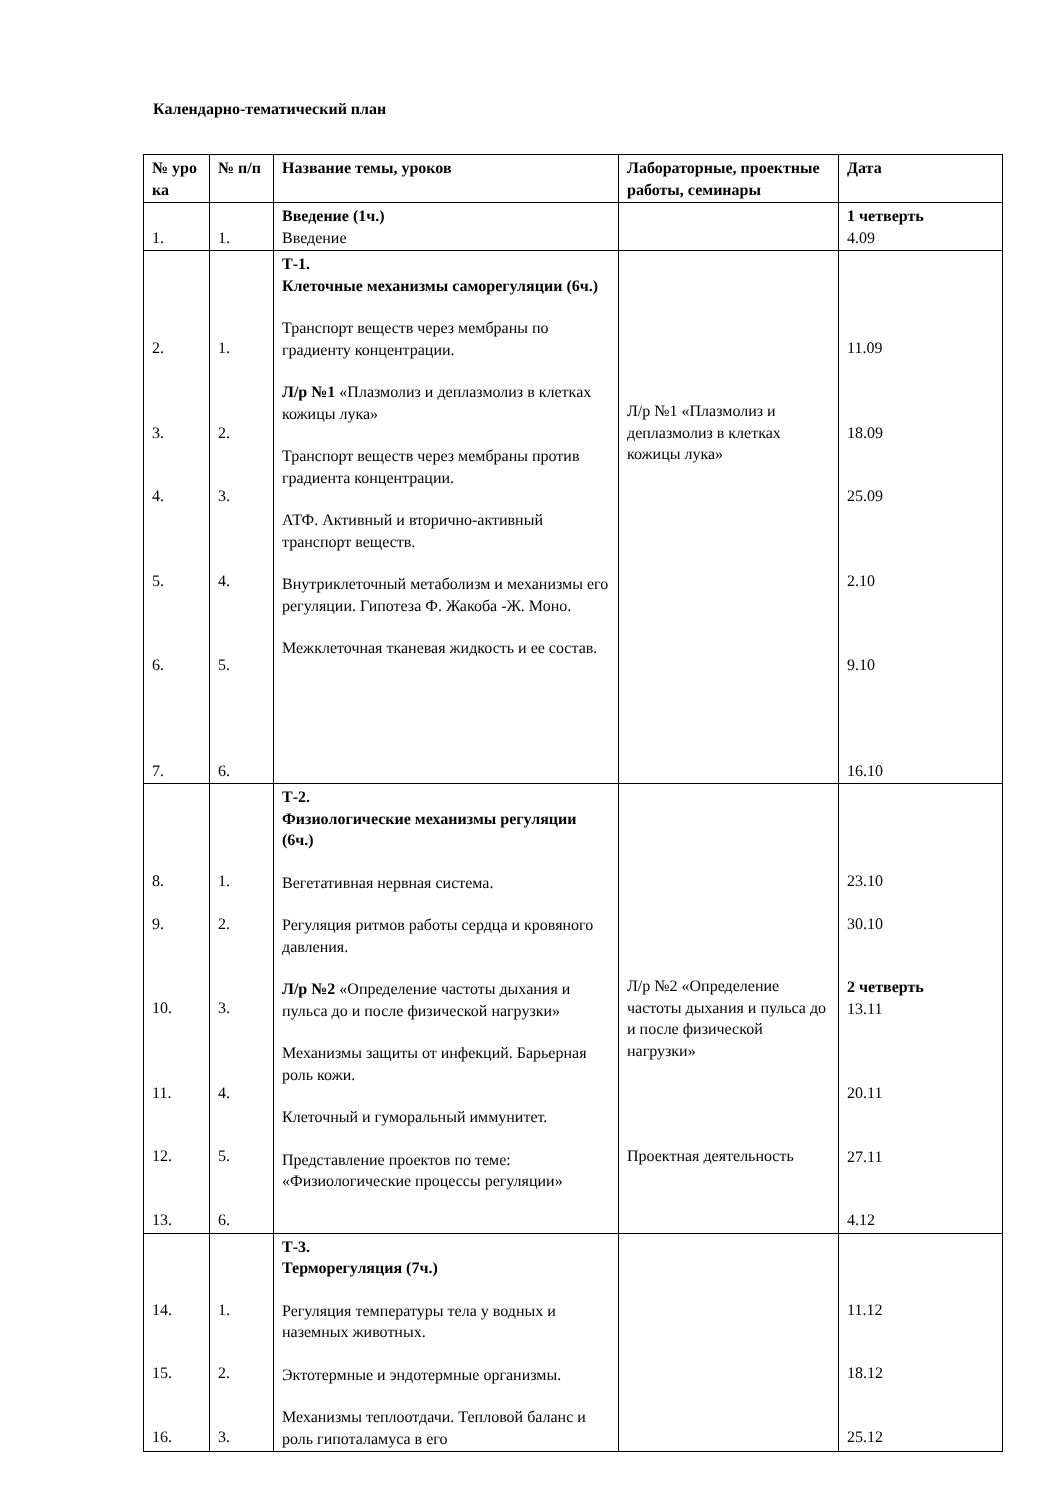Календарно-тематический план
| № уро ка | № п/п | Название темы, уроков | Лабораторные, проектные работы, семинары | Дата |
| --- | --- | --- | --- | --- |
| 1. | 1. | Введение (1ч.) Введение | | 1 четверть 4.09 |
| 2. 3. 4. 5. 6. 7. | 1. 2. 3. 4. 5. 6. | Т-1. Клеточные механизмы саморегуляции (6ч.) Транспорт веществ через мембраны по градиенту концентрации. Л/р №1 «Плазмолиз и деплазмолиз в клетках кожицы лука» Транспорт веществ через мембраны против градиента концентрации. АТФ. Активный и вторично-активный транспорт веществ. Внутриклеточный метаболизм и механизмы его регуляции. Гипотеза Ф. Жакоба -Ж. Моно. Межклеточная тканевая жидкость и ее состав. | Л/р №1 «Плазмолиз и деплазмолиз в клетках кожицы лука» | 11.09 18.09 25.09 2.10 9.10 16.10 |
| 8. 9. 10. 11. 12. 13. | 1. 2. 3. 4. 5. 6. | Т-2. Физиологические механизмы регуляции (6ч.) Вегетативная нервная система. Регуляция ритмов работы сердца и кровяного давления. Л/р №2 «Определение частоты дыхания и пульса до и после физической нагрузки» Механизмы защиты от инфекций. Барьерная роль кожи. Клеточный и гуморальный иммунитет. Представление проектов по теме: «Физиологические процессы регуляции» | Л/р №2 «Определение частоты дыхания и пульса до и после физической нагрузки» Проектная деятельность | 23.10 30.10 2 четверть 13.11 20.11 27.11 4.12 |
| 14. 15. 16. | 1. 2. 3. | Т-3. Терморегуляция (7ч.) Регуляция температуры тела у водных и наземных животных. Эктотермные и эндотермные организмы. Механизмы теплоотдачи. Тепловой баланс и роль гипоталамуса в его | | 11.12 18.12 25.12 |